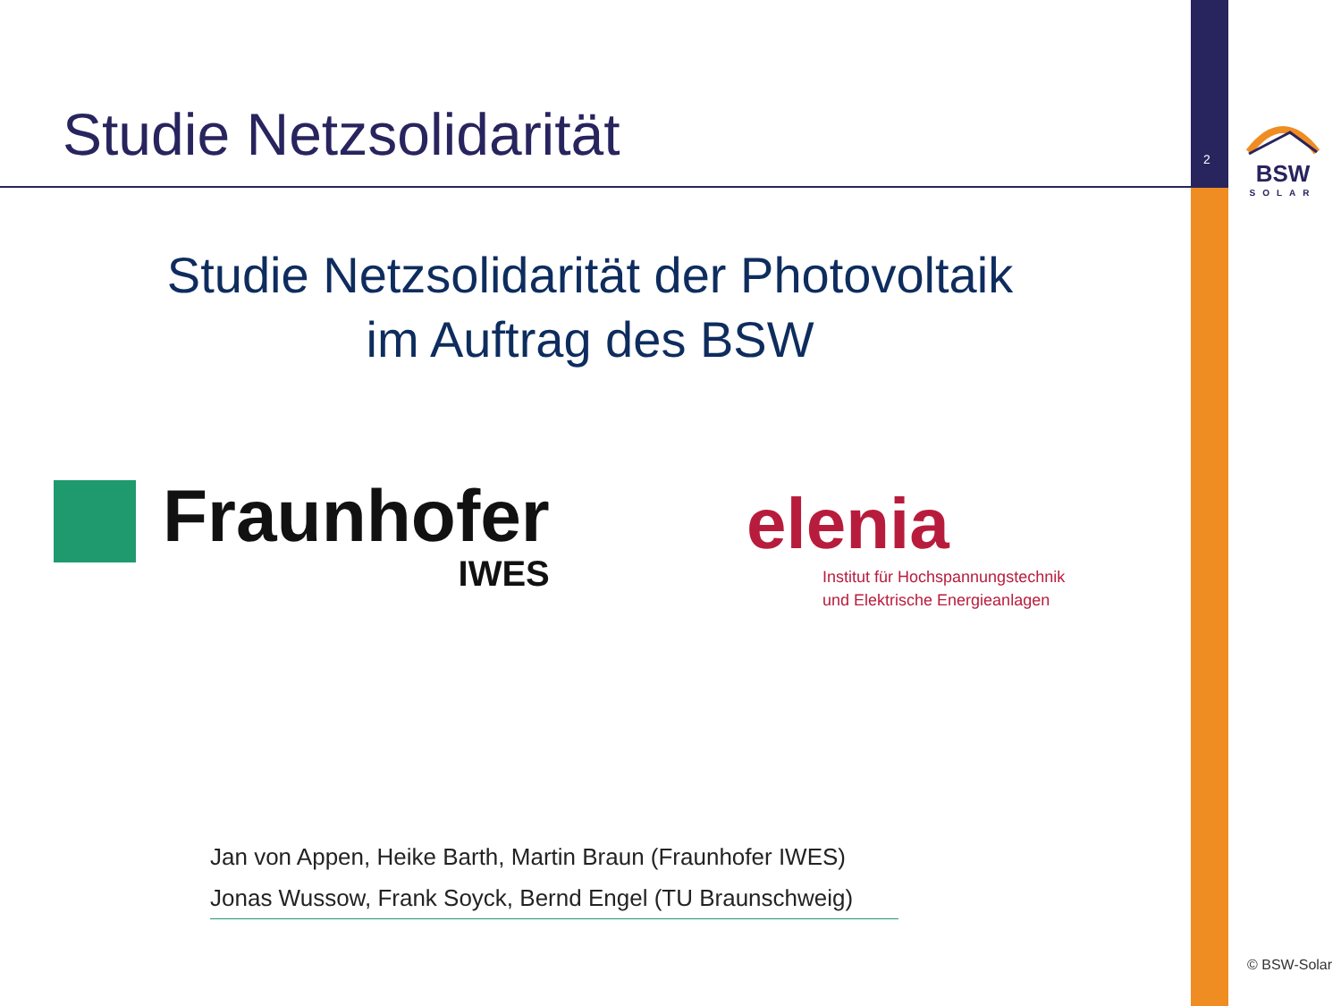Studie Netzsolidarität 2
BSW
SOLAR
Studie Netzsolidarität der Photovoltaik
im Auftrag des BSW
Fraunhofer
IWES
elenia
Institut für Hochspannungstechnik
und Elektrische Energieanlagen
Jan von Appen, Heike Barth, Martin Braun (Fraunhofer IWES)
Jonas Wussow, Frank Soyck, Bernd Engel (TU Braunschweig)
© BSW-Solar